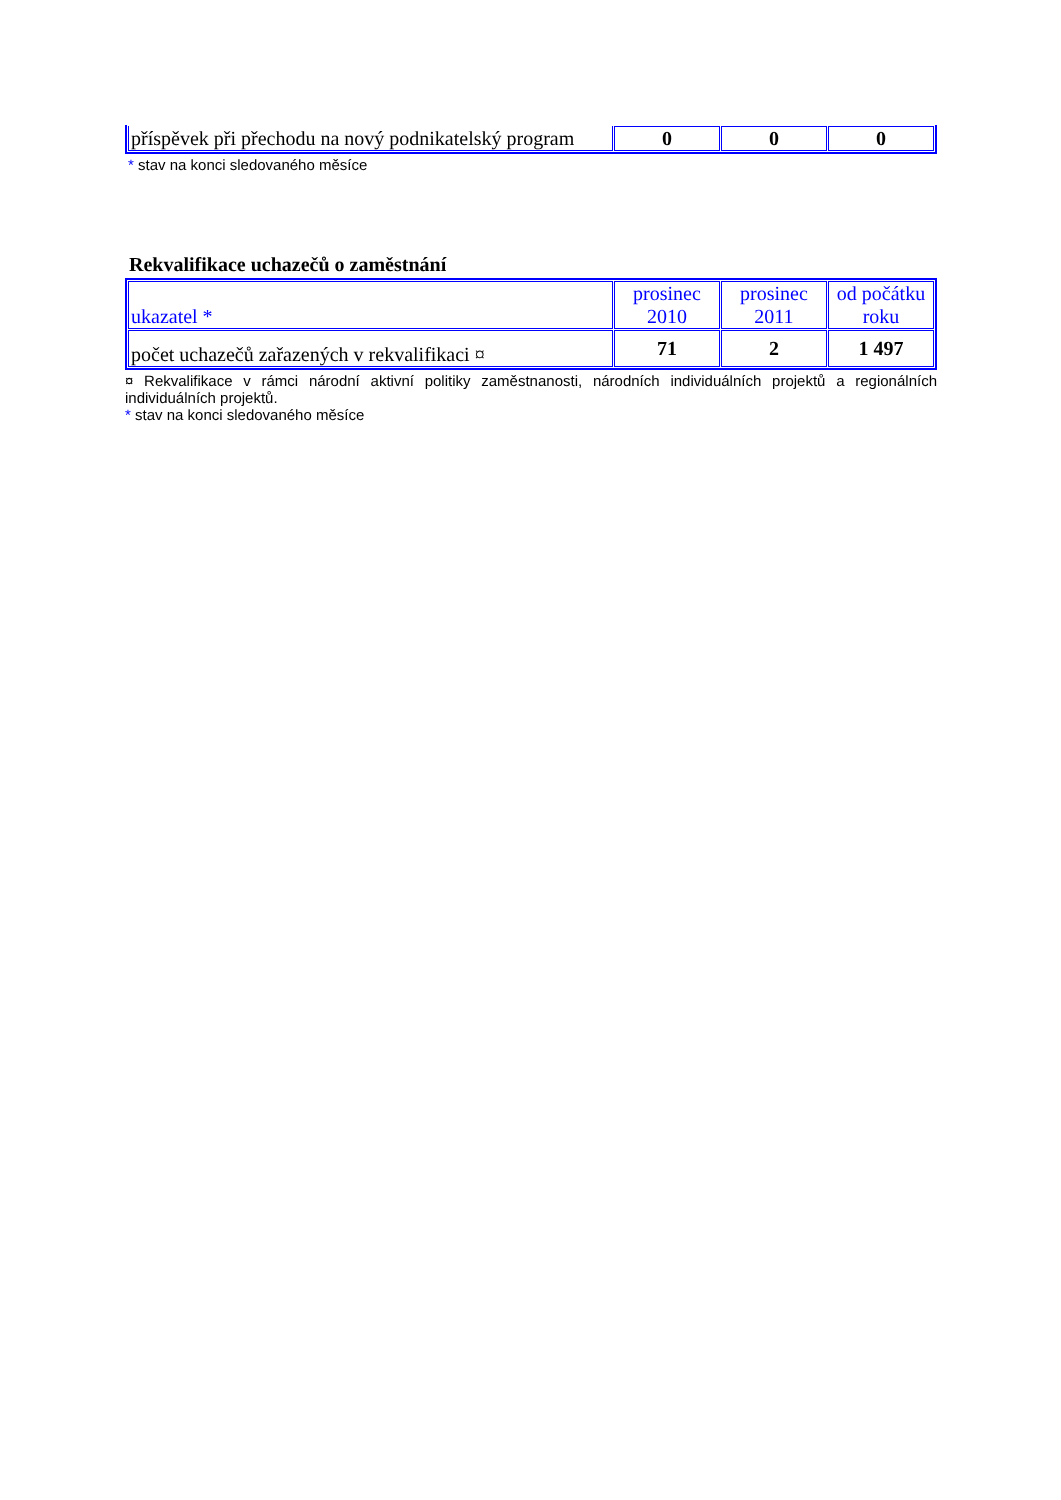| příspěvek při přechodu na nový podnikatelský program | 0 | 0 | 0 |
* stav na konci sledovaného měsíce
Rekvalifikace uchazečů o zaměstnání
| ukazatel * | prosinec 2010 | prosinec 2011 | od počátku roku |
| --- | --- | --- | --- |
| počet uchazečů zařazených v rekvalifikaci ¤ | 71 | 2 | 1 497 |
¤ Rekvalifikace v rámci národní aktivní politiky zaměstnanosti, národních individuálních projektů a regionálních individuálních projektů.
* stav na konci sledovaného měsíce